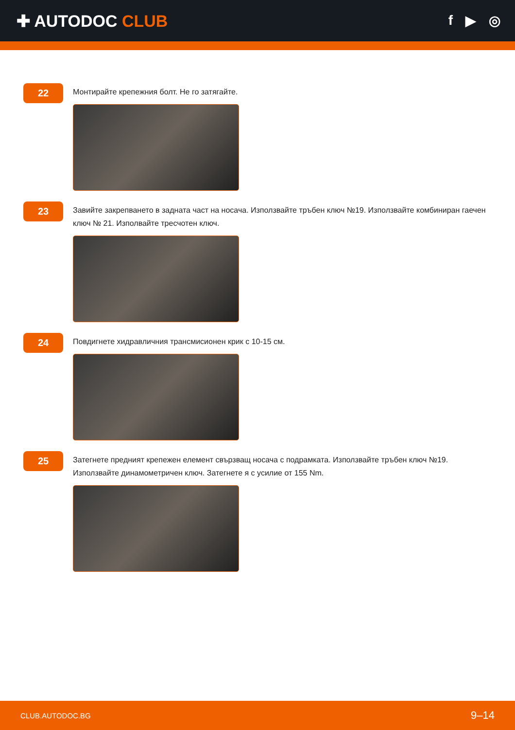✚ AUTODOC CLUB
f ▶ ◎
22
Монтирайте крепежния болт. Не го затягайте.
23
Завийте закрепването в задната част на носача. Използвайте тръбен ключ №19. Използвайте комбиниран гаечен ключ № 21. Изполвайте тресчотен ключ.
24
Повдигнете хидравличния трансмисионен крик с 10-15 см.
25
Затегнете предният крепежен елемент свързващ носача с подрамката. Използвайте тръбен ключ №19. Използвайте динамометричен ключ. Затегнете я с усилие от 155 Nm.
CLUB.AUTODOC.BG 9–14